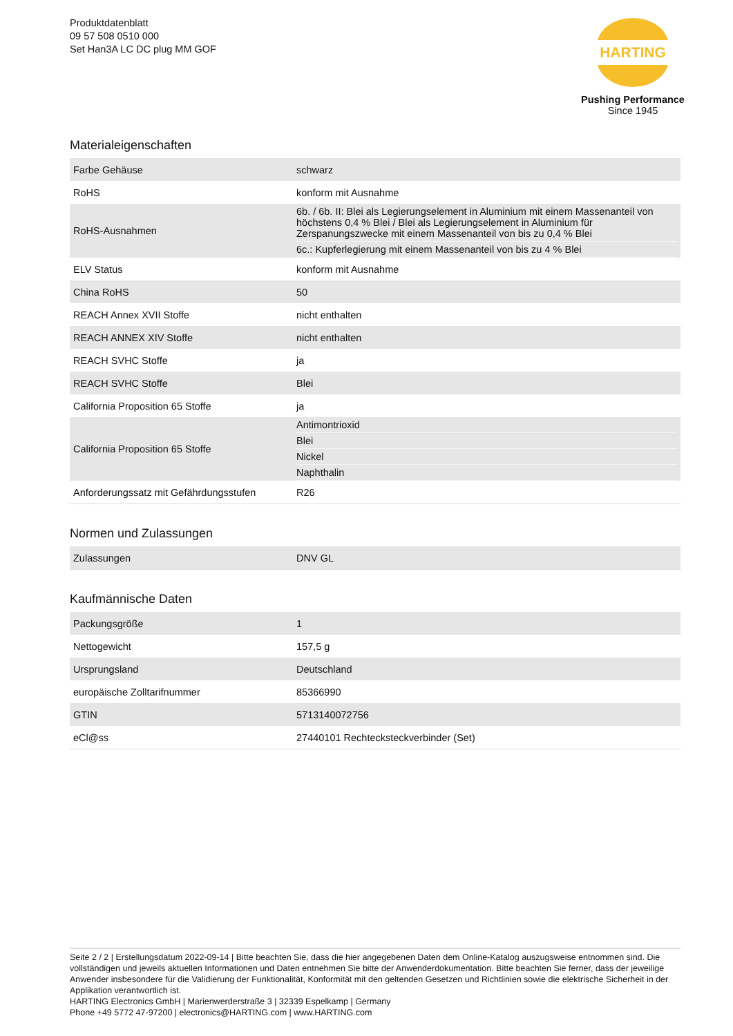Produktdatenblatt
09 57 508 0510 000
Set Han3A LC DC plug MM GOF
HARTING
Pushing Performance
Since 1945
Materialeigenschaften
| Farbe Gehäuse | schwarz |
| RoHS | konform mit Ausnahme |
| RoHS-Ausnahmen | 6b. / 6b. II: Blei als Legierungselement in Aluminium mit einem Massenanteil von höchstens 0,4 % Blei / Blei als Legierungselement in Aluminium für Zerspanungszwecke mit einem Massenanteil von bis zu 0,4 % Blei 6c.: Kupferlegierung mit einem Massenanteil von bis zu 4 % Blei |
| ELV Status | konform mit Ausnahme |
| China RoHS | 50 |
| REACH Annex XVII Stoffe | nicht enthalten |
| REACH ANNEX XIV Stoffe | nicht enthalten |
| REACH SVHC Stoffe | ja |
| REACH SVHC Stoffe | Blei |
| California Proposition 65 Stoffe | ja |
| California Proposition 65 Stoffe | Antimontrioxid Blei Nickel Naphthalin |
| Anforderungssatz mit Gefährdungsstufen | R26 |
Normen und Zulassungen
| Zulassungen | DNV GL |
Kaufmännische Daten
| Packungsgröße | 1 |
| Nettogewicht | 157,5 g |
| Ursprungsland | Deutschland |
| europäische Zolltarifnummer | 85366990 |
| GTIN | 5713140072756 |
| eCl@ss | 27440101 Rechtecksteckverbinder (Set) |
Seite 2 / 2 | Erstellungsdatum 2022-09-14 | Bitte beachten Sie, dass die hier angegebenen Daten dem Online-Katalog auszugsweise entnommen sind. Die vollständigen und jeweils aktuellen Informationen und Daten entnehmen Sie bitte der Anwenderdokumentation. Bitte beachten Sie ferner, dass der jeweilige Anwender insbesondere für die Validierung der Funktionalität, Konformität mit den geltenden Gesetzen und Richtlinien sowie die elektrische Sicherheit in der Applikation verantwortlich ist.
HARTING Electronics GmbH | Marienwerderstraße 3 | 32339 Espelkamp | Germany
Phone +49 5772 47-97200 | electronics@HARTING.com | www.HARTING.com